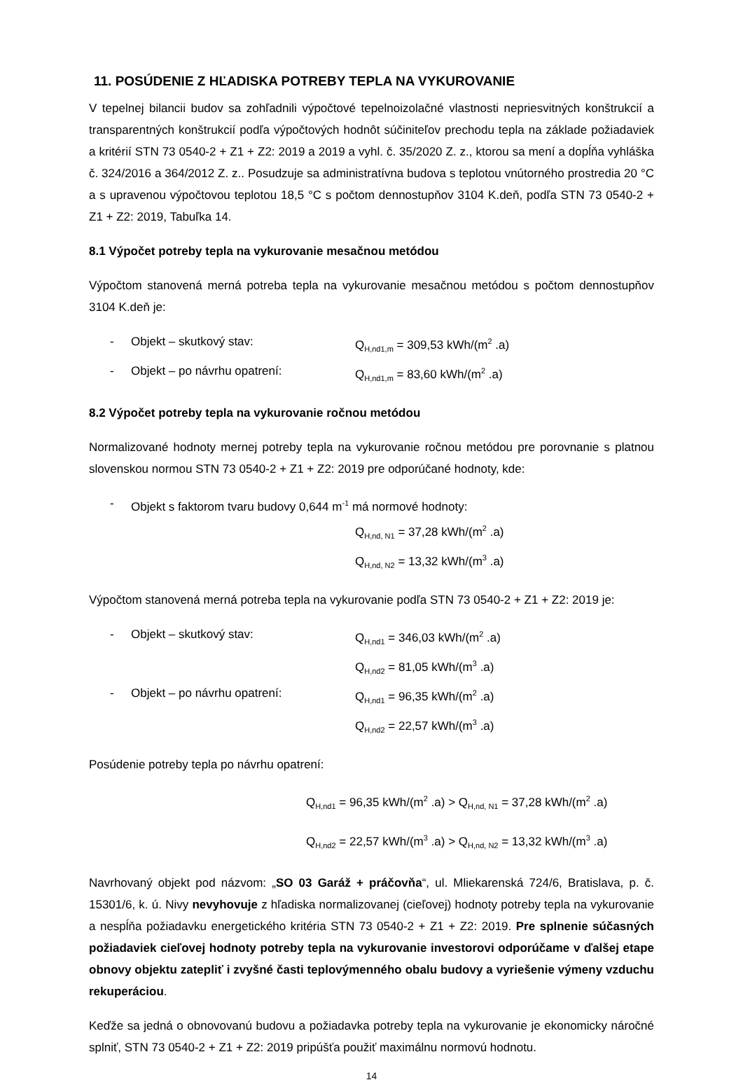11. POSÚDENIE Z HĽADISKA POTREBY TEPLA NA VYKUROVANIE
V tepelnej bilancii budov sa zohľadnili výpočtové tepelnoizolačné vlastnosti nepriesvitných konštrukcií a transparentných konštrukcií podľa výpočtových hodnôt súčiniteľov prechodu tepla na základe požiadaviek a kritérií STN 73 0540-2 + Z1 + Z2: 2019 a 2019 a vyhl. č. 35/2020 Z. z., ktorou sa mení a dopĺňa vyhláška č. 324/2016 a 364/2012 Z. z.. Posudzuje sa administratívna budova s teplotou vnútorného prostredia 20 °C a s upravenou výpočtovou teplotou 18,5 °C s počtom dennostupňov 3104 K.deň, podľa STN 73 0540-2 + Z1 + Z2: 2019, Tabuľka 14.
8.1 Výpočet potreby tepla na vykurovanie mesačnou metódou
Výpočtom stanovená merná potreba tepla na vykurovanie mesačnou metódou s počtom dennostupňov 3104 K.deň je:
- Objekt – skutkový stav: Q<sub>H,nd1,m</sub> = 309,53 kWh/(m<sup>2</sup> .a)
- Objekt – po návrhu opatrení: Q<sub>H,nd1,m</sub> = 83,60 kWh/(m<sup>2</sup> .a)
8.2 Výpočet potreby tepla na vykurovanie ročnou metódou
Normalizované hodnoty mernej potreby tepla na vykurovanie ročnou metódou pre porovnanie s platnou slovenskou normou STN 73 0540-2 + Z1 + Z2: 2019 pre odporúčané hodnoty, kde:
- Objekt s faktorom tvaru budovy 0,644 m<sup>-1</sup> má normové hodnoty:
Q<sub>H,nd, N1</sub> = 37,28 kWh/(m<sup>2</sup> .a)
Q<sub>H,nd, N2</sub> = 13,32 kWh/(m<sup>3</sup> .a)
Výpočtom stanovená merná potreba tepla na vykurovanie podľa STN 73 0540-2 + Z1 + Z2: 2019 je:
- Objekt – skutkový stav: Q<sub>H,nd1</sub> = 346,03 kWh/(m<sup>2</sup> .a)
Q<sub>H,nd2</sub> = 81,05 kWh/(m<sup>3</sup> .a)
- Objekt – po návrhu opatrení: Q<sub>H,nd1</sub> = 96,35 kWh/(m<sup>2</sup> .a)
Q<sub>H,nd2</sub> = 22,57 kWh/(m<sup>3</sup> .a)
Posúdenie potreby tepla po návrhu opatrení:
Q<sub>H,nd1</sub> = 96,35 kWh/(m<sup>2</sup> .a) > Q<sub>H,nd, N1</sub> = 37,28 kWh/(m<sup>2</sup> .a)
Q<sub>H,nd2</sub> = 22,57 kWh/(m<sup>3</sup> .a) > Q<sub>H,nd, N2</sub> = 13,32 kWh/(m<sup>3</sup> .a)
Navrhovaný objekt pod názvom: „SO 03 Garáž + práčovňa“, ul. Mliekarenská 724/6, Bratislava, p. č. 15301/6, k. ú. Nivy nevyhovuje z hľadiska normalizovanej (cieľovej) hodnoty potreby tepla na vykurovanie a nespĺňa požiadavku energetického kritéria STN 73 0540-2 + Z1 + Z2: 2019. Pre splnenie súčasných požiadaviek cieľovej hodnoty potreby tepla na vykurovanie investorovi odporúčame v ďalšej etape obnovy objektu zatepliť i zvyšné časti teplovýmenného obalu budovy a vyriešenie výmeny vzduchu rekuperáciou.
Keďže sa jedná o obnovovanú budovu a požiadavka potreby tepla na vykurovanie je ekonomicky náročné splniť, STN 73 0540-2 + Z1 + Z2: 2019 pripúšťa použiť maximálnu normovú hodnotu.
14